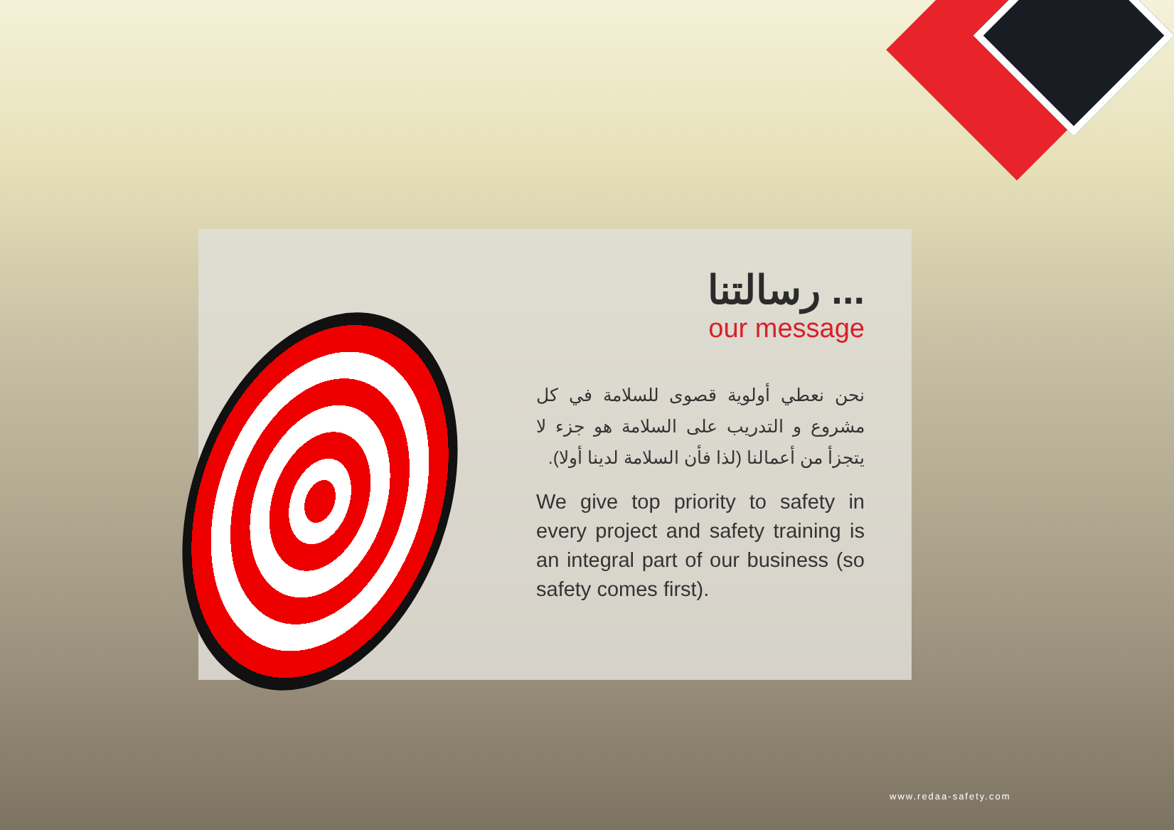رسالتنا ...
our message
نحن نعطي أولوية قصوى للسلامة في كل مشروع و التدريب على السلامة هو جزء لا يتجزأ من أعمالنا (لذا فأن السلامة لدينا أولا).
We give top priority to safety in every project and safety training is an integral part of our business (so safety comes first).
www.redaa-safety.com